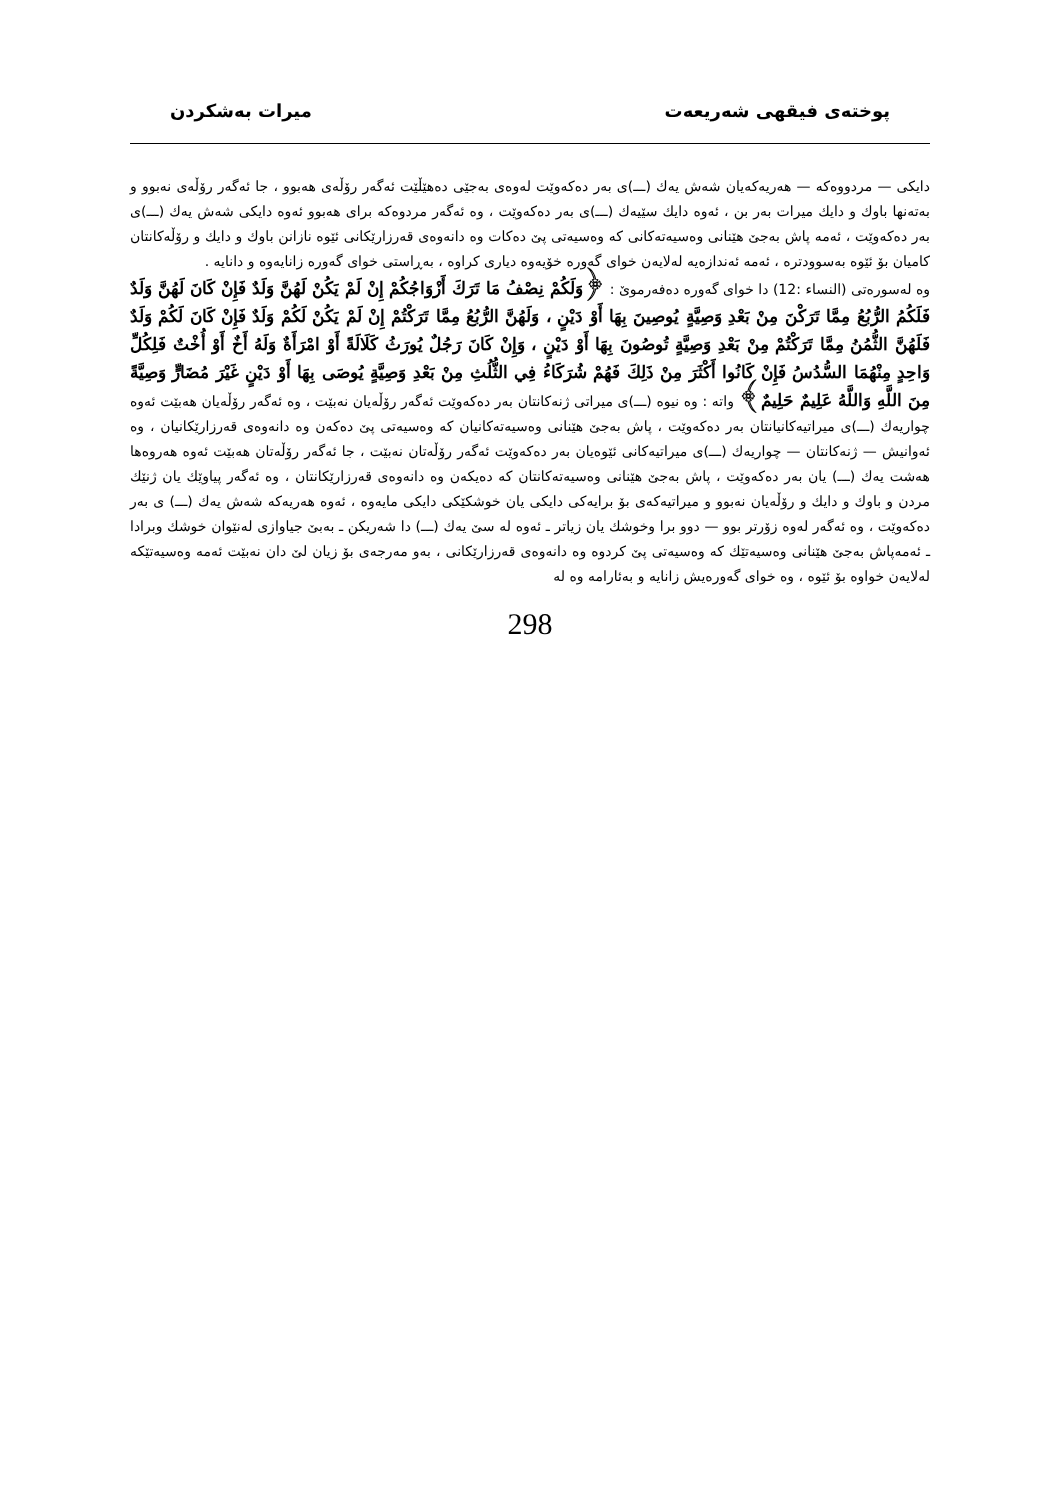پوختەی فیقهی شەریعەت میرات بەشكردن
دایكی — مردووەكە — هەریەكەیان شەش یەك (ـــ)ی بەر دەكەوێت لەوەی بەجێی دەهێڵێت ئەگەر رۆڵەی هەبوو ، جا ئەگەر رۆڵەی نەبوو و بەتەنها باوك و دایك میرات بەر بن ، ئەوە دایك سێیەك (ـــ)ی بەر دەكەوێت ، وە ئەگەر مردوەكە برای هەبوو ئەوە دایكی شەش یەك (ـــ)ی بەر دەكەوێت ، ئەمە پاش بەجێ هێنانی وەسیەتەكانی كە وەسیەتی پێ دەكات وە دانەوەی قەرزارێكانی ئێوە نازانن باوك و دایك و رۆڵەكانتان كامیان بۆ ئێوە بەسوودترە ، ئەمە ئەندازەیە لەلایەن خوای گەورە خۆیەوە دیاری كراوە ، بەڕاستی خوای گەورە زانایەوە و دانایە .
وە لەسورەتی (النساء :12) دا خوای گەورە دەفەرموێ : ﴿وَلَكُمْ نِصْفُ مَا تَرَكَ أَزْوَاجُكُمْ إِنْ لَمْ يَكُنْ لَهُنَّ وَلَدٌ فَإِنْ كَانَ لَهُنَّ وَلَدٌ فَلَكُمُ الرُّبُعُ مِمَّا تَرَكْنَ مِنْ بَعْدِ وَصِيَّةٍ يُوصِينَ بِهَا أَوْ دَيْنٍ ، وَلَهُنَّ الرُّبُعُ مِمَّا تَرَكْتُمْ إِنْ لَمْ يَكُنْ لَكُمْ وَلَدٌ فَإِنْ كَانَ لَكُمْ وَلَدٌ فَلَهُنَّ الثُّمُنُ مِمَّا تَرَكْتُمْ مِنْ بَعْدِ وَصِيَّةٍ تُوصُونَ بِهَا أَوْ دَيْنٍ ، وَإِنْ كَانَ رَجُلٌ يُورَثُ كَلَالَةً أَوْ امْرَأَةٌ وَلَهُ أَخٌ أَوْ أُخْتٌ فَلِكُلِّ وَاحِدٍ مِنْهُمَا السُّدُسُ فَإِنْ كَانُوا أَكْثَرَ مِنْ ذَلِكَ فَهُمْ شُرَكَاءُ فِي الثُّلُثِ مِنْ بَعْدِ وَصِيَّةٍ يُوصَى بِهَا أَوْ دَيْنٍ غَيْرَ مُضَارٍّ وَصِيَّةً مِنَ اللَّهِ وَاللَّهُ عَلِيمٌ حَلِيمٌ﴾ واتە : وە نیوە (ـــ)ی میراتی ژنەكانتان بەر دەكەوێت ئەگەر رۆڵەیان نەبێت ، وە ئەگەر رۆڵەیان هەبێت ئەوە چواریەك (ـــ)ی میراتیەكانیانتان بەر دەكەوێت ، پاش بەجێ هێنانی وەسیەتەكانیان كە وەسیەتی پێ دەكەن وە دانەوەی قەرزارێكانیان ، وە ئەوانیش — ژنەكانتان — چواریەك (ـــ)ی میراتیەكانی ئێوەیان بەر دەكەوێت ئەگەر رۆڵەتان نەبێت ، جا ئەگەر رۆڵەتان هەبێت ئەوە هەروەها هەشت یەك (ـــ) یان بەر دەكەوێت ، پاش بەجێ هێنانی وەسیەتەكانتان كە دەیكەن وە دانەوەی قەرزارێكانتان ، وە ئەگەر پیاوێك یان ژنێك مردن و باوك و دایك و رۆڵەیان نەبوو و میراتیەكەی بۆ برایەكی دایكی یان خوشكێكی دایكی مایەوە ، ئەوە هەریەكە شەش یەك (ـــ) ی بەر دەكەوێت ، وە ئەگەر لەوە زۆرتر بوو — دوو برا وخوشك یان زیاتر ـ ئەوە لە سێ یەك (ـــ) دا شەریكن ـ بەبێ جیاوازی لەنێوان خوشك وبرادا ـ ئەمەپاش بەجێ هێنانی وەسیەتێك كە وەسیەتی پێ كردوە وە دانەوەی قەرزارێكانی ، بەو مەرجەی بۆ زیان لێ دان نەبێت ئەمە وەسیەتێكە لەلایەن خواوە بۆ ئێوە ، وە خوای گەورەیش زانایە و بەئارامە وە لە
298